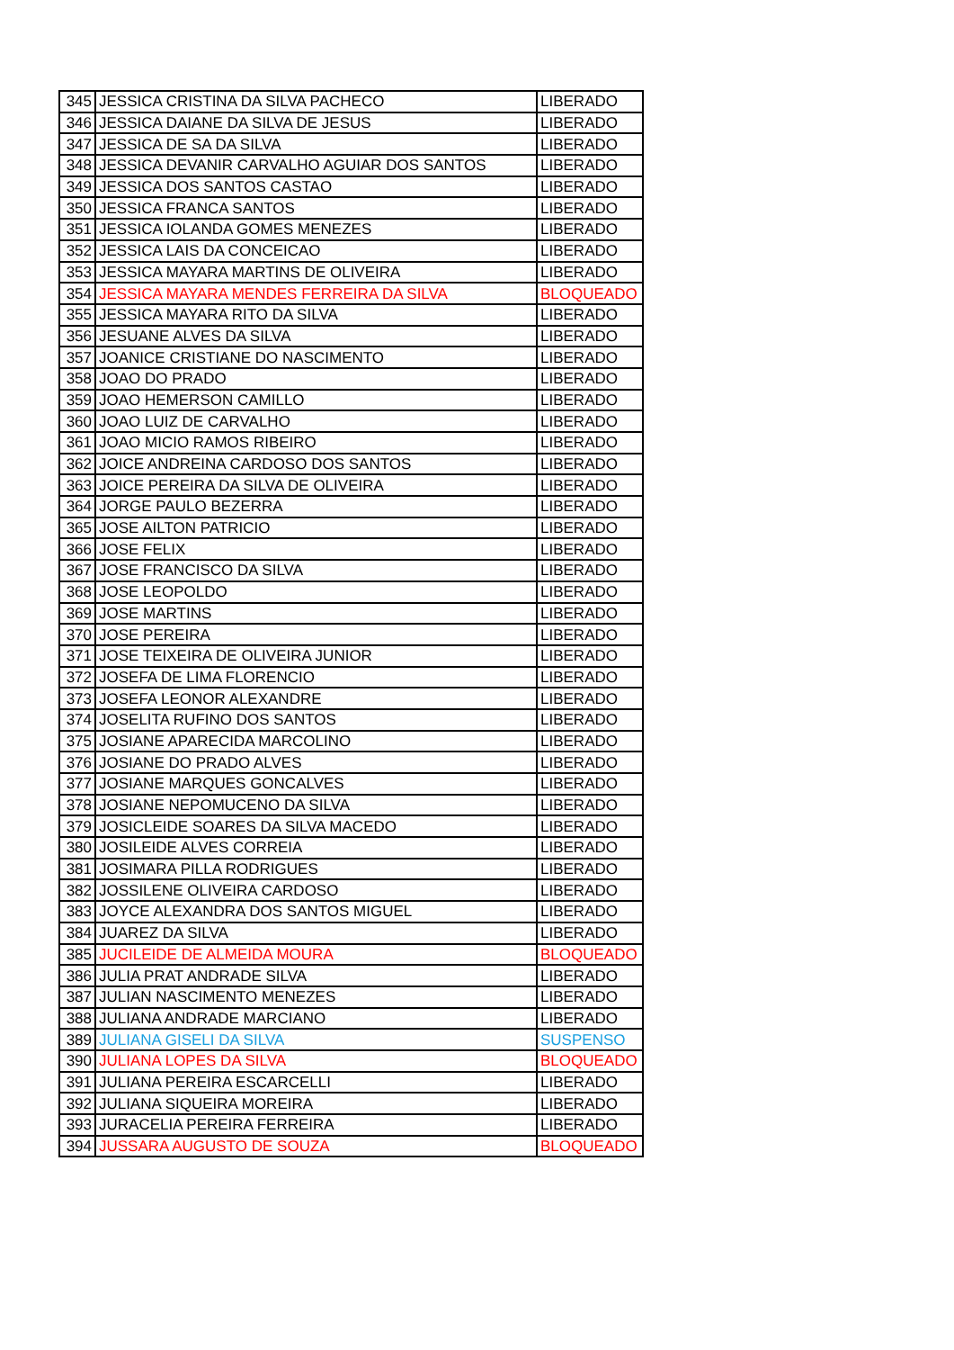| 345 | JESSICA CRISTINA DA SILVA PACHECO | LIBERADO |
| 346 | JESSICA DAIANE DA SILVA DE JESUS | LIBERADO |
| 347 | JESSICA DE SA DA SILVA | LIBERADO |
| 348 | JESSICA DEVANIR CARVALHO AGUIAR DOS SANTOS | LIBERADO |
| 349 | JESSICA DOS SANTOS CASTAO | LIBERADO |
| 350 | JESSICA FRANCA SANTOS | LIBERADO |
| 351 | JESSICA IOLANDA GOMES MENEZES | LIBERADO |
| 352 | JESSICA LAIS DA CONCEICAO | LIBERADO |
| 353 | JESSICA MAYARA MARTINS DE OLIVEIRA | LIBERADO |
| 354 | JESSICA MAYARA MENDES FERREIRA DA SILVA | BLOQUEADO |
| 355 | JESSICA MAYARA RITO DA SILVA | LIBERADO |
| 356 | JESUANE ALVES DA SILVA | LIBERADO |
| 357 | JOANICE CRISTIANE DO NASCIMENTO | LIBERADO |
| 358 | JOAO DO PRADO | LIBERADO |
| 359 | JOAO HEMERSON CAMILLO | LIBERADO |
| 360 | JOAO LUIZ DE CARVALHO | LIBERADO |
| 361 | JOAO MICIO RAMOS RIBEIRO | LIBERADO |
| 362 | JOICE ANDREINA CARDOSO DOS SANTOS | LIBERADO |
| 363 | JOICE PEREIRA DA SILVA DE OLIVEIRA | LIBERADO |
| 364 | JORGE PAULO BEZERRA | LIBERADO |
| 365 | JOSE AILTON PATRICIO | LIBERADO |
| 366 | JOSE FELIX | LIBERADO |
| 367 | JOSE FRANCISCO DA SILVA | LIBERADO |
| 368 | JOSE LEOPOLDO | LIBERADO |
| 369 | JOSE MARTINS | LIBERADO |
| 370 | JOSE PEREIRA | LIBERADO |
| 371 | JOSE TEIXEIRA DE OLIVEIRA JUNIOR | LIBERADO |
| 372 | JOSEFA DE LIMA FLORENCIO | LIBERADO |
| 373 | JOSEFA LEONOR ALEXANDRE | LIBERADO |
| 374 | JOSELITA RUFINO DOS SANTOS | LIBERADO |
| 375 | JOSIANE APARECIDA MARCOLINO | LIBERADO |
| 376 | JOSIANE DO PRADO ALVES | LIBERADO |
| 377 | JOSIANE MARQUES GONCALVES | LIBERADO |
| 378 | JOSIANE NEPOMUCENO DA SILVA | LIBERADO |
| 379 | JOSICLEIDE SOARES DA SILVA MACEDO | LIBERADO |
| 380 | JOSILEIDE ALVES CORREIA | LIBERADO |
| 381 | JOSIMARA PILLA RODRIGUES | LIBERADO |
| 382 | JOSSILENE OLIVEIRA CARDOSO | LIBERADO |
| 383 | JOYCE ALEXANDRA DOS SANTOS MIGUEL | LIBERADO |
| 384 | JUAREZ DA SILVA | LIBERADO |
| 385 | JUCILEIDE DE ALMEIDA MOURA | BLOQUEADO |
| 386 | JULIA PRAT ANDRADE SILVA | LIBERADO |
| 387 | JULIAN NASCIMENTO MENEZES | LIBERADO |
| 388 | JULIANA ANDRADE MARCIANO | LIBERADO |
| 389 | JULIANA GISELI DA SILVA | SUSPENSO |
| 390 | JULIANA LOPES DA SILVA | BLOQUEADO |
| 391 | JULIANA PEREIRA ESCARCELLI | LIBERADO |
| 392 | JULIANA SIQUEIRA MOREIRA | LIBERADO |
| 393 | JURACELIA PEREIRA FERREIRA | LIBERADO |
| 394 | JUSSARA AUGUSTO DE SOUZA | BLOQUEADO |